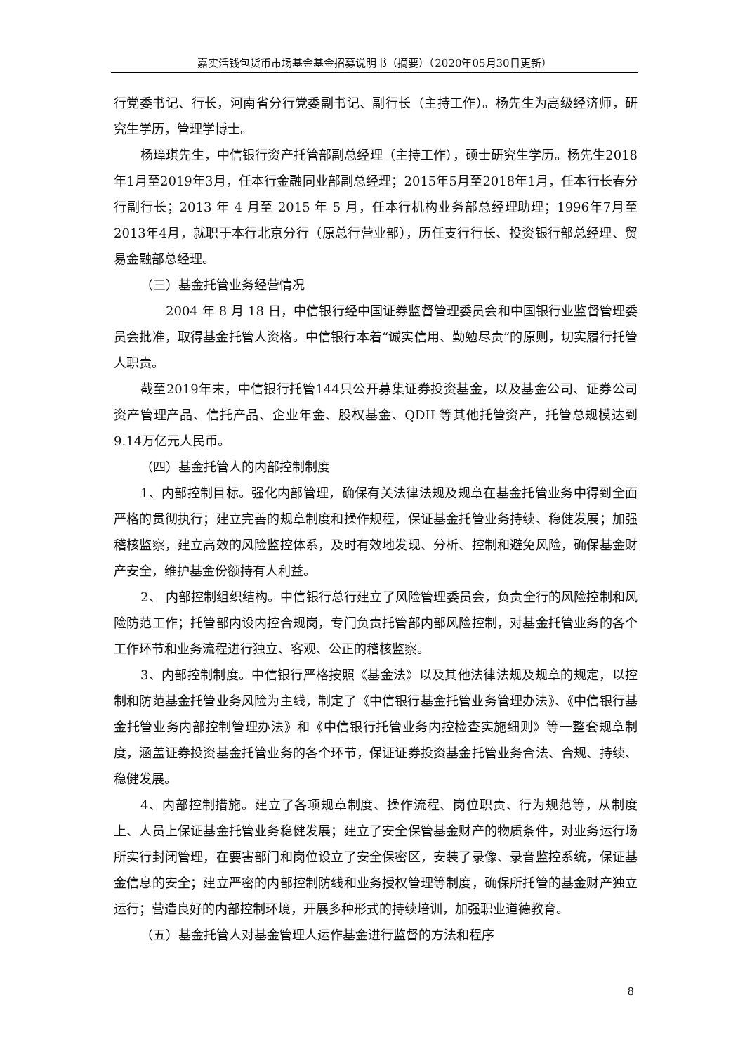嘉实活钱包货币市场基金基金招募说明书（摘要）（2020年05月30日更新）
行党委书记、行长，河南省分行党委副书记、副行长（主持工作）。杨先生为高级经济师，研究生学历，管理学博士。
杨璋琪先生，中信银行资产托管部副总经理（主持工作），硕士研究生学历。杨先生2018年1月至2019年3月，任本行金融同业部副总经理；2015年5月至2018年1月，任本行长春分行副行长；2013 年 4 月至 2015 年 5 月，任本行机构业务部总经理助理；1996年7月至2013年4月，就职于本行北京分行（原总行营业部），历任支行行长、投资银行部总经理、贸易金融部总经理。
（三）基金托管业务经营情况
2004 年 8 月 18 日，中信银行经中国证券监督管理委员会和中国银行业监督管理委员会批准，取得基金托管人资格。中信银行本着“诚实信用、勤勉尽责”的原则，切实履行托管人职责。
截至2019年末，中信银行托管144只公开募集证券投资基金，以及基金公司、证券公司资产管理产品、信托产品、企业年金、股权基金、QDII 等其他托管资产，托管总规模达到9.14万亿元人民币。
（四）基金托管人的内部控制制度
1、内部控制目标。强化内部管理，确保有关法律法规及规章在基金托管业务中得到全面严格的贯彻执行；建立完善的规章制度和操作规程，保证基金托管业务持续、稳健发展；加强稽核监察，建立高效的风险监控体系，及时有效地发现、分析、控制和避免风险，确保基金财产安全，维护基金份额持有人利益。
2、 内部控制组织结构。中信银行总行建立了风险管理委员会，负责全行的风险控制和风险防范工作；托管部内设内控合规岗，专门负责托管部内部风险控制，对基金托管业务的各个工作环节和业务流程进行独立、客观、公正的稽核监察。
3、内部控制制度。中信银行严格按照《基金法》以及其他法律法规及规章的规定，以控制和防范基金托管业务风险为主线，制定了《中信银行基金托管业务管理办法》、《中信银行基金托管业务内部控制管理办法》和《中信银行托管业务内控检查实施细则》等一整套规章制度，涵盖证券投资基金托管业务的各个环节，保证证券投资基金托管业务合法、合规、持续、稳健发展。
4、内部控制措施。建立了各项规章制度、操作流程、岗位职责、行为规范等，从制度上、人员上保证基金托管业务稳健发展；建立了安全保管基金财产的物质条件，对业务运行场所实行封闭管理，在要害部门和岗位设立了安全保密区，安装了录像、录音监控系统，保证基金信息的安全；建立严密的内部控制防线和业务授权管理等制度，确保所托管的基金财产独立运行；营造良好的内部控制环境，开展多种形式的持续培训，加强职业道德教育。
（五）基金托管人对基金管理人运作基金进行监督的方法和程序
8